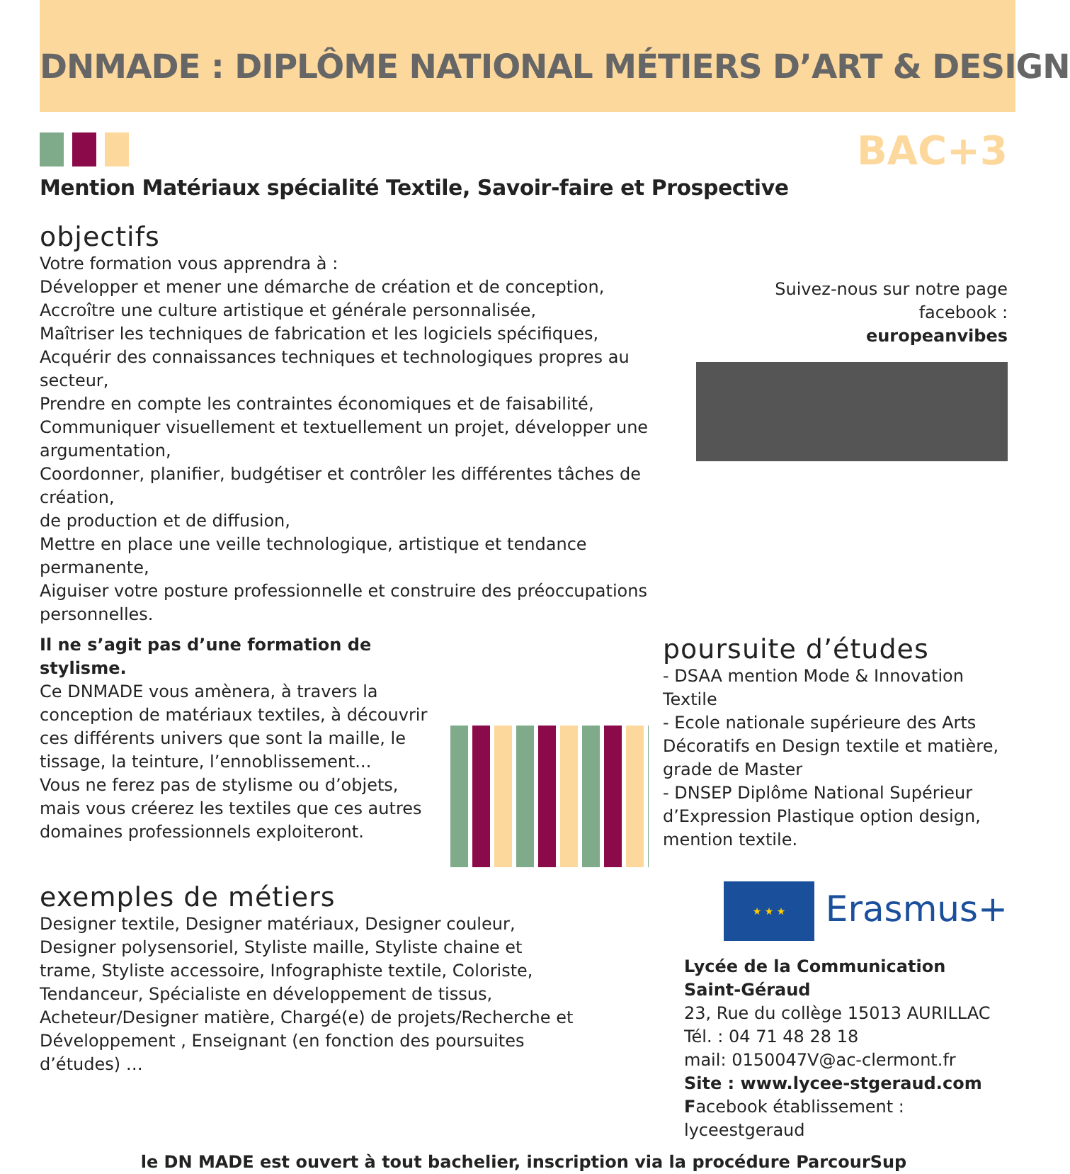DNMADE : DIPLÔME NATIONAL MÉTIERS D’ART & DESIGN
BAC+3
Mention Matériaux spécialité Textile, Savoir-faire et Prospective
objectifs
Votre formation vous apprendra à :
Développer et mener une démarche de création et de conception,
Accroître une culture artistique et générale personnalisée,
Maîtriser les techniques de fabrication et les logiciels spécifiques,
Acquérir des connaissances techniques et technologiques propres au secteur,
Prendre en compte les contraintes économiques et de faisabilité,
Communiquer visuellement et textuellement un projet, développer une argumentation,
Coordonner, planifier, budgétiser et contrôler les différentes tâches de création,
de production et de diffusion,
Mettre en place une veille technologique, artistique et tendance permanente,
Aiguiser votre posture professionnelle et construire des préoccupations personnelles.
Suivez-nous sur notre page facebook :
europeanvibes
Il ne s’agit pas d’une formation de stylisme.
Ce DNMADE vous amènera, à travers la conception de matériaux textiles, à découvrir ces différents univers que sont la maille, le tissage, la teinture, l’ennoblissement...
Vous ne ferez pas de stylisme ou d’objets, mais vous créerez les textiles que ces autres domaines professionnels exploiteront.
poursuite d’études
- DSAA mention Mode & Innovation Textile
- Ecole nationale supérieure des Arts Décoratifs en Design textile et matière, grade de Master
- DNSEP Diplôme National Supérieur d’Expression Plastique option design, mention textile.
exemples de métiers
Designer textile, Designer matériaux, Designer couleur, Designer polysensoriel, Styliste maille, Styliste chaine et trame, Styliste accessoire, Infographiste textile, Coloriste, Tendanceur, Spécialiste en développement de tissus, Acheteur/Designer matière, Chargé(e) de projets/Recherche et Développement , Enseignant (en fonction des poursuites d’études) …
★ ★ ★ Erasmus+
Lycée de la Communication Saint-Géraud
23, Rue du collège 15013 AURILLAC
Tél. : 04 71 48 28 18
mail: 0150047V@ac-clermont.fr
Site : www.lycee-stgeraud.com
Facebook établissement : lyceestgeraud
le DN MADE est ouvert à tout bachelier, inscription via la procédure ParcourSup